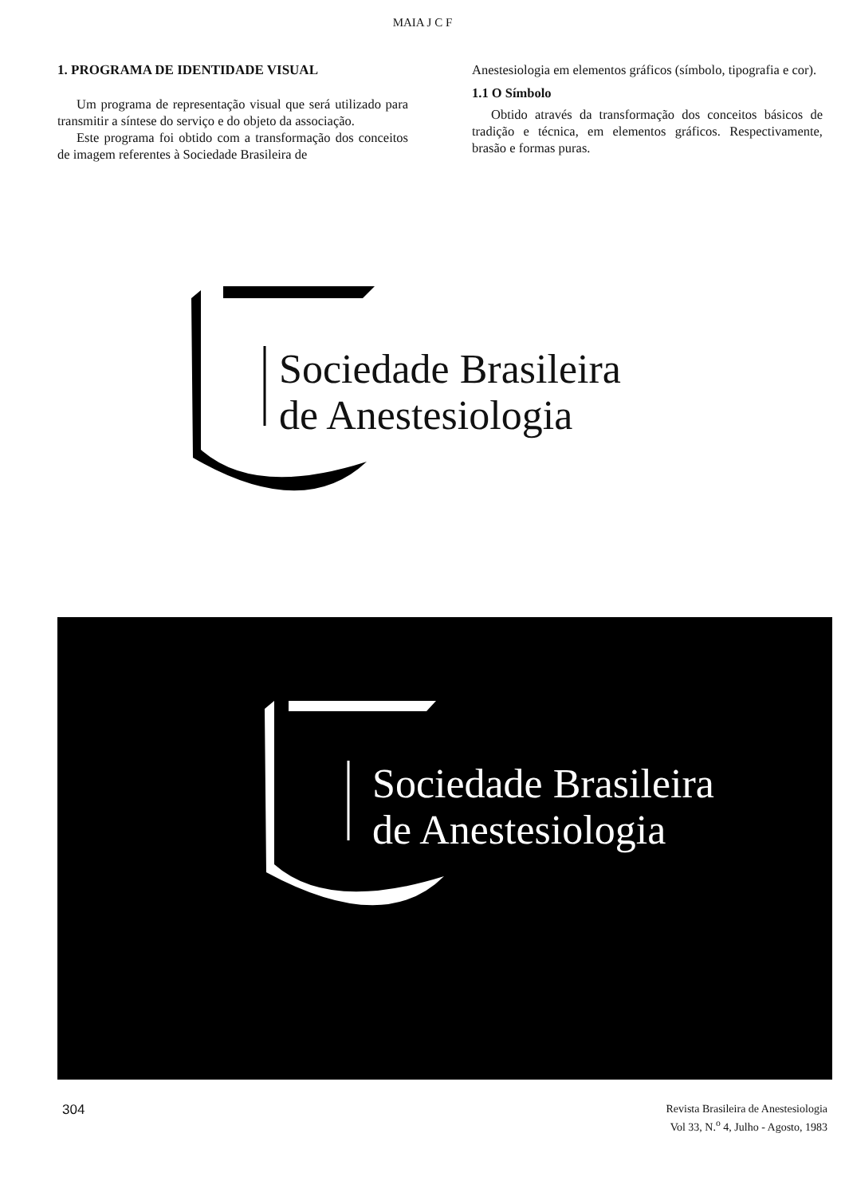MAIA J C F
1. PROGRAMA DE IDENTIDADE VISUAL
Um programa de representação visual que será utilizado para transmitir a síntese do serviço e do objeto da associação.
Este programa foi obtido com a transformação dos conceitos de imagem referentes à Sociedade Brasileira de
Anestesiologia em elementos gráficos (símbolo, tipografia e cor).
1.1 O Símbolo
Obtido através da transformação dos conceitos básicos de tradição e técnica, em elementos gráficos. Respectivamente, brasão e formas puras.
Sociedade Brasileira
de Anestesiologia
Sociedade Brasileira
de Anestesiologia
304
Revista Brasileira de Anestesiologia
Vol 33, N.<sup>o</sup> 4, Julho - Agosto, 1983